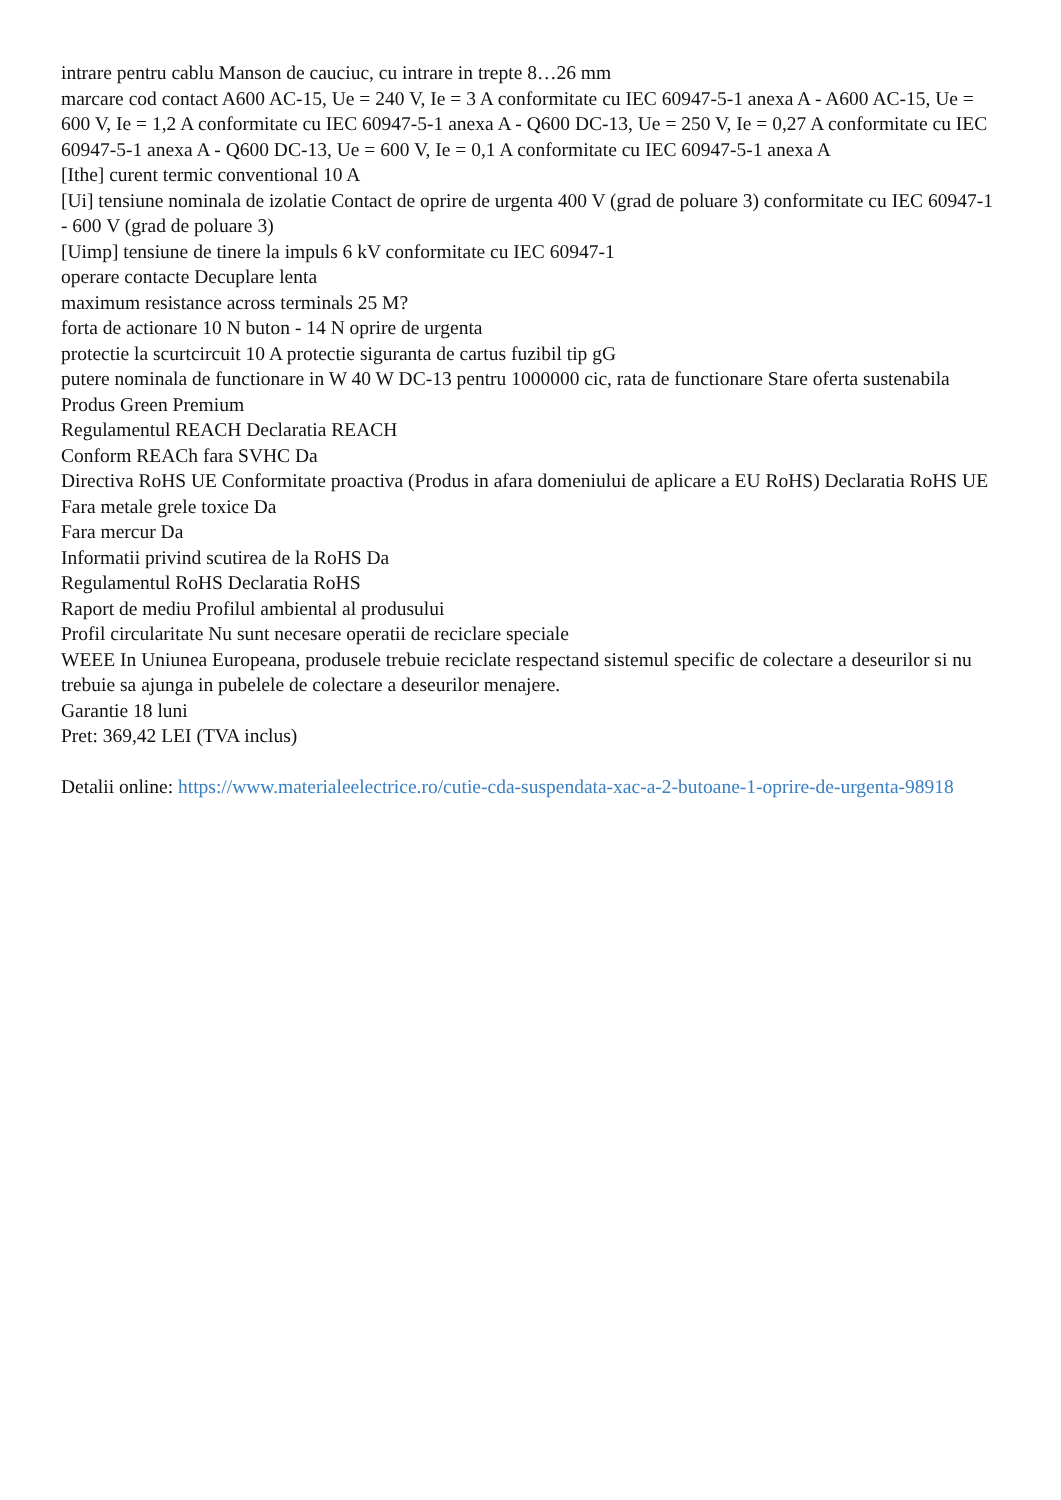intrare pentru cablu Manson de cauciuc, cu intrare in trepte 8…26 mm
marcare cod contact A600 AC-15, Ue = 240 V, Ie = 3 A conformitate cu IEC 60947-5-1 anexa A - A600 AC-15, Ue = 600 V, Ie = 1,2 A conformitate cu IEC 60947-5-1 anexa A - Q600 DC-13, Ue = 250 V, Ie = 0,27 A conformitate cu IEC 60947-5-1 anexa A - Q600 DC-13, Ue = 600 V, Ie = 0,1 A conformitate cu IEC 60947-5-1 anexa A
[Ithe] curent termic conventional 10 A
[Ui] tensiune nominala de izolatie Contact de oprire de urgenta 400 V (grad de poluare 3) conformitate cu IEC 60947-1 - 600 V (grad de poluare 3)
[Uimp] tensiune de tinere la impuls 6 kV conformitate cu IEC 60947-1
operare contacte Decuplare lenta
maximum resistance across terminals 25 M?
forta de actionare 10 N buton - 14 N oprire de urgenta
protectie la scurtcircuit 10 A protectie siguranta de cartus fuzibil tip gG
putere nominala de functionare in W 40 W DC-13 pentru 1000000 cic, rata de functionare Stare oferta sustenabila Produs Green Premium
Regulamentul REACH Declaratia REACH
Conform REACh fara SVHC Da
Directiva RoHS UE Conformitate proactiva (Produs in afara domeniului de aplicare a EU RoHS) Declaratia RoHS UE
Fara metale grele toxice Da
Fara mercur Da
Informatii privind scutirea de la RoHS Da
Regulamentul RoHS Declaratia RoHS
Raport de mediu Profilul ambiental al produsului
Profil circularitate Nu sunt necesare operatii de reciclare speciale
WEEE In Uniunea Europeana, produsele trebuie reciclate respectand sistemul specific de colectare a deseurilor si nu trebuie sa ajunga in pubelele de colectare a deseurilor menajere.
Garantie 18 luni
Pret: 369,42 LEI (TVA inclus)
Detalii online: https://www.materialeelectrice.ro/cutie-cda-suspendata-xac-a-2-butoane-1-oprire-de-urgenta-98918